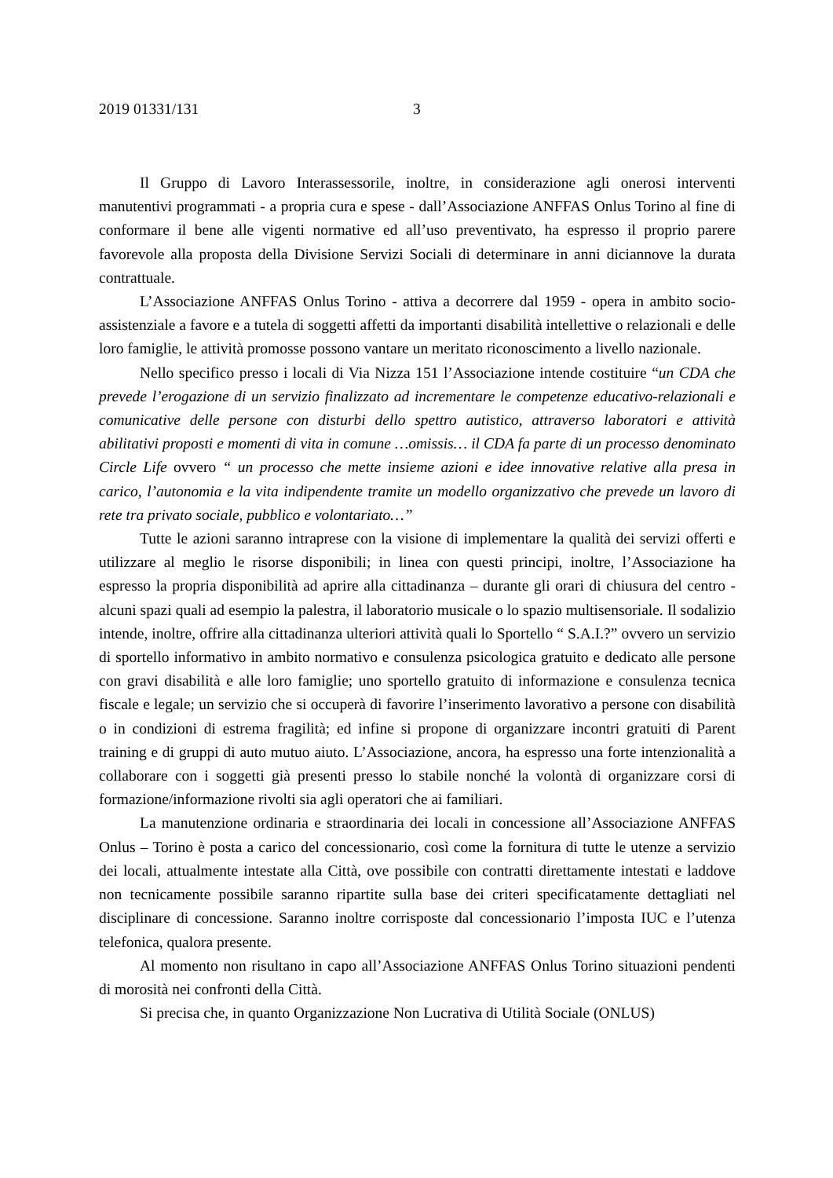2019 01331/131 3
Il Gruppo di Lavoro Interassessorile, inoltre, in considerazione agli onerosi interventi manutentivi programmati - a propria cura e spese - dall’Associazione ANFFAS Onlus Torino al fine di conformare il bene alle vigenti normative ed all’uso preventivato, ha espresso il proprio parere favorevole alla proposta della Divisione Servizi Sociali di determinare in anni diciannove la durata contrattuale.
L’Associazione ANFFAS Onlus Torino - attiva a decorrere dal 1959 - opera in ambito socio-assistenziale a favore e a tutela di soggetti affetti da importanti disabilità intellettive o relazionali e delle loro famiglie, le attività promosse possono vantare un meritato riconoscimento a livello nazionale.
Nello specifico presso i locali di Via Nizza 151 l’Associazione intende costituire “un CDA che prevede l’erogazione di un servizio finalizzato ad incrementare le competenze educativo-relazionali e comunicative delle persone con disturbi dello spettro autistico, attraverso laboratori e attività abilitativi proposti e momenti di vita in comune …omissis… il CDA fa parte di un processo denominato Circle Life ovvero “ un processo che mette insieme azioni e idee innovative relative alla presa in carico, l’autonomia e la vita indipendente tramite un modello organizzativo che prevede un lavoro di rete tra privato sociale, pubblico e volontariato…”
Tutte le azioni saranno intraprese con la visione di implementare la qualità dei servizi offerti e utilizzare al meglio le risorse disponibili; in linea con questi principi, inoltre, l’Associazione ha espresso la propria disponibilità ad aprire alla cittadinanza – durante gli orari di chiusura del centro - alcuni spazi quali ad esempio la palestra, il laboratorio musicale o lo spazio multisensoriale. Il sodalizio intende, inoltre, offrire alla cittadinanza ulteriori attività quali lo Sportello “ S.A.I.?” ovvero un servizio di sportello informativo in ambito normativo e consulenza psicologica gratuito e dedicato alle persone con gravi disabilità e alle loro famiglie; uno sportello gratuito di informazione e consulenza tecnica fiscale e legale; un servizio che si occuperà di favorire l’inserimento lavorativo a persone con disabilità o in condizioni di estrema fragilità; ed infine si propone di organizzare incontri gratuiti di Parent training e di gruppi di auto mutuo aiuto. L’Associazione, ancora, ha espresso una forte intenzionalità a collaborare con i soggetti già presenti presso lo stabile nonché la volontà di organizzare corsi di formazione/informazione rivolti sia agli operatori che ai familiari.
La manutenzione ordinaria e straordinaria dei locali in concessione all’Associazione ANFFAS Onlus – Torino è posta a carico del concessionario, così come la fornitura di tutte le utenze a servizio dei locali, attualmente intestate alla Città, ove possibile con contratti direttamente intestati e laddove non tecnicamente possibile saranno ripartite sulla base dei criteri specificatamente dettagliati nel disciplinare di concessione. Saranno inoltre corrisposte dal concessionario l’imposta IUC e l’utenza telefonica, qualora presente.
Al momento non risultano in capo all’Associazione ANFFAS Onlus Torino situazioni pendenti di morosità nei confronti della Città.
Si precisa che, in quanto Organizzazione Non Lucrativa di Utilità Sociale (ONLUS)